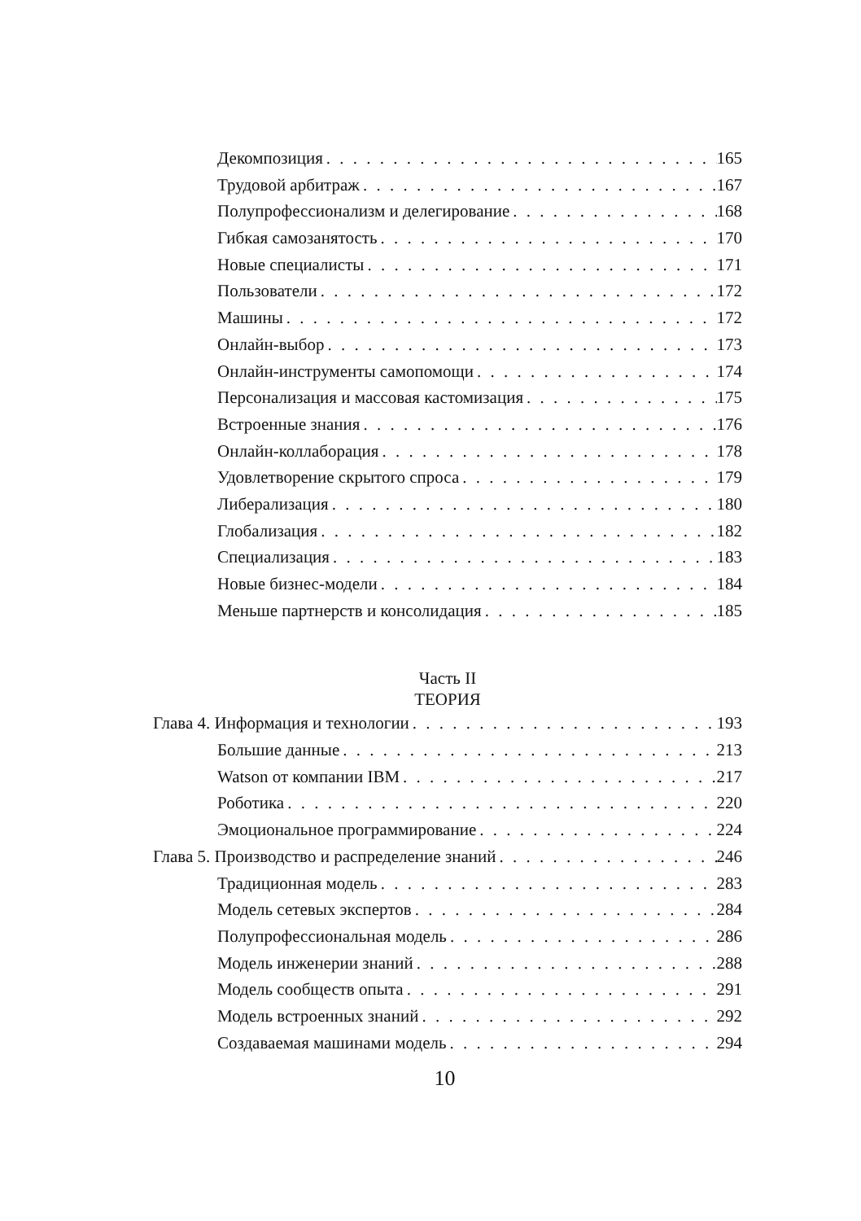Декомпозиция 165
Трудовой арбитраж 167
Полупрофессионализм и делегирование 168
Гибкая самозанятость 170
Новые специалисты 171
Пользователи 172
Машины 172
Онлайн-выбор 173
Онлайн-инструменты самопомощи 174
Персонализация и массовая кастомизация 175
Встроенные знания 176
Онлайн-коллаборация 178
Удовлетворение скрытого спроса 179
Либерализация 180
Глобализация 182
Специализация 183
Новые бизнес-модели 184
Меньше партнерств и консолидация 185
Часть II
ТЕОРИЯ
Глава 4. Информация и технологии 193
Большие данные 213
Watson от компании IBM 217
Роботика 220
Эмоциональное программирование 224
Глава 5. Производство и распределение знаний 246
Традиционная модель 283
Модель сетевых экспертов 284
Полупрофессиональная модель 286
Модель инженерии знаний 288
Модель сообществ опыта 291
Модель встроенных знаний 292
Создаваемая машинами модель 294
10